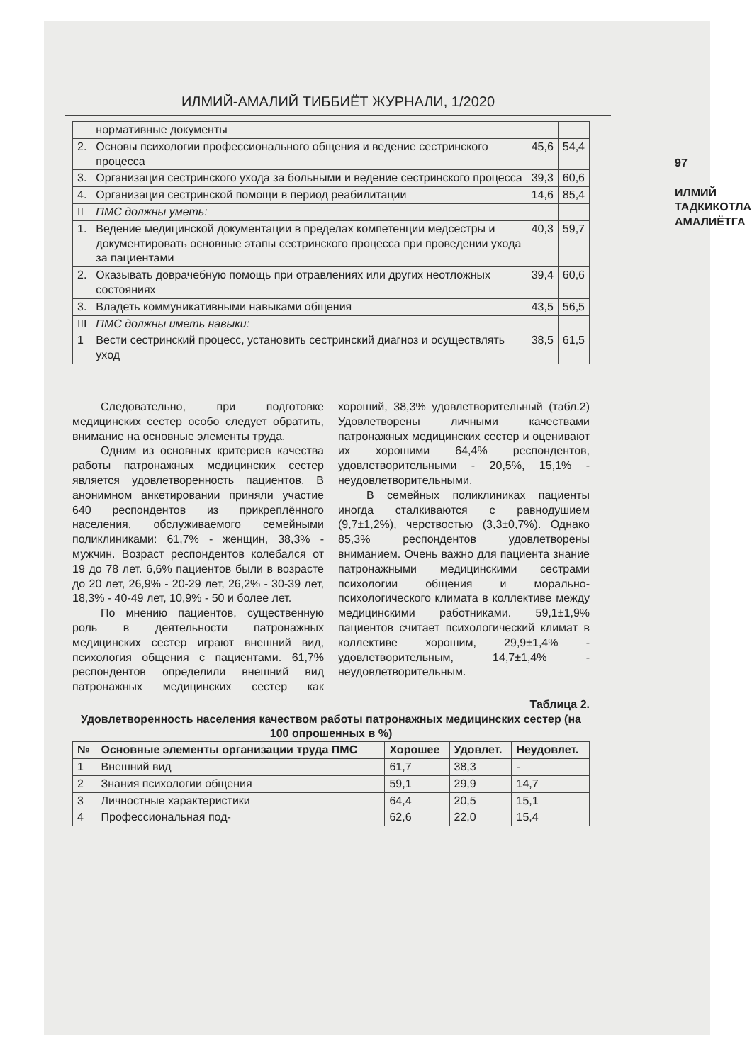ИЛМИЙ-АМАЛИЙ ТИББИЁТ ЖУРНАЛИ, 1/2020
97
ИЛМИЙ ТАДКИКОТЛАР АМАЛИЁТГА
| | нормативные документы | | |
| 2. | Основы психологии профессионального общения и ведение сестринского процесса | 45,6 | 54,4 |
| 3. | Организация сестринского ухода за больными и ведение сестринского процесса | 39,3 | 60,6 |
| 4. | Организация сестринской помощи в период реабилитации | 14,6 | 85,4 |
| II | ПМС должны уметь: | | |
| 1. | Ведение медицинской документации в пределах компетенции медсестры и документировать основные этапы сестринского процесса при проведении ухода за пациентами | 40,3 | 59,7 |
| 2. | Оказывать доврачебную помощь при отравлениях или других неотложных состояниях | 39,4 | 60,6 |
| 3. | Владеть коммуникативными навыками общения | 43,5 | 56,5 |
| III | ПМС должны иметь навыки: | | |
| 1 | Вести сестринский процесс, установить сестринский диагноз и осуществлять уход | 38,5 | 61,5 |
Следовательно, при подготовке медицинских сестер особо следует обратить, внимание на основные элементы труда.
Одним из основных критериев качества работы патронажных медицинских сестер является удовлетворенность пациентов. В анонимном анкетировании приняли участие 640 респондентов из прикреплённого населения, обслуживаемого семейными поликлиниками: 61,7% - женщин, 38,3% - мужчин. Возраст респондентов колебался от 19 до 78 лет. 6,6% пациентов были в возрасте до 20 лет, 26,9% - 20-29 лет, 26,2% - 30-39 лет, 18,3% - 40-49 лет, 10,9% - 50 и более лет.
По мнению пациентов, существенную роль в деятельности патронажных медицинских сестер играют внешний вид, психология общения с пациентами. 61,7% респондентов определили внешний вид патронажных медицинских сестер как хороший, 38,3% удовлетворительный (табл.2) Удовлетворены личными качествами патронажных медицинских сестер и оценивают их хорошими 64,4% респондентов, удовлетворительными - 20,5%, 15,1% - неудовлетворительными.
В семейных поликлиниках пациенты иногда сталкиваются с равнодушием (9,7±1,2%), черствостью (3,3±0,7%). Однако 85,3% респондентов удовлетворены вниманием. Очень важно для пациента знание патронажными медицинскими сестрами психологии общения и морально-психологического климата в коллективе между медицинскими работниками. 59,1±1,9% пациентов считает психологический климат в коллективе хорошим, 29,9±1,4% - удовлетворительным, 14,7±1,4% - неудовлетворительным.
Таблица 2.
Удовлетворенность населения качеством работы патронажных медицинских сестер (на 100 опрошенных в %)
| № | Основные элементы организации труда ПМС | Хорошее | Удовлет. | Неудовлет. |
| --- | --- | --- | --- | --- |
| 1 | Внешний вид | 61,7 | 38,3 | - |
| 2 | Знания психологии общения | 59,1 | 29,9 | 14,7 |
| 3 | Личностные характеристики | 64,4 | 20,5 | 15,1 |
| 4 | Профессиональная под- | 62,6 | 22,0 | 15,4 |